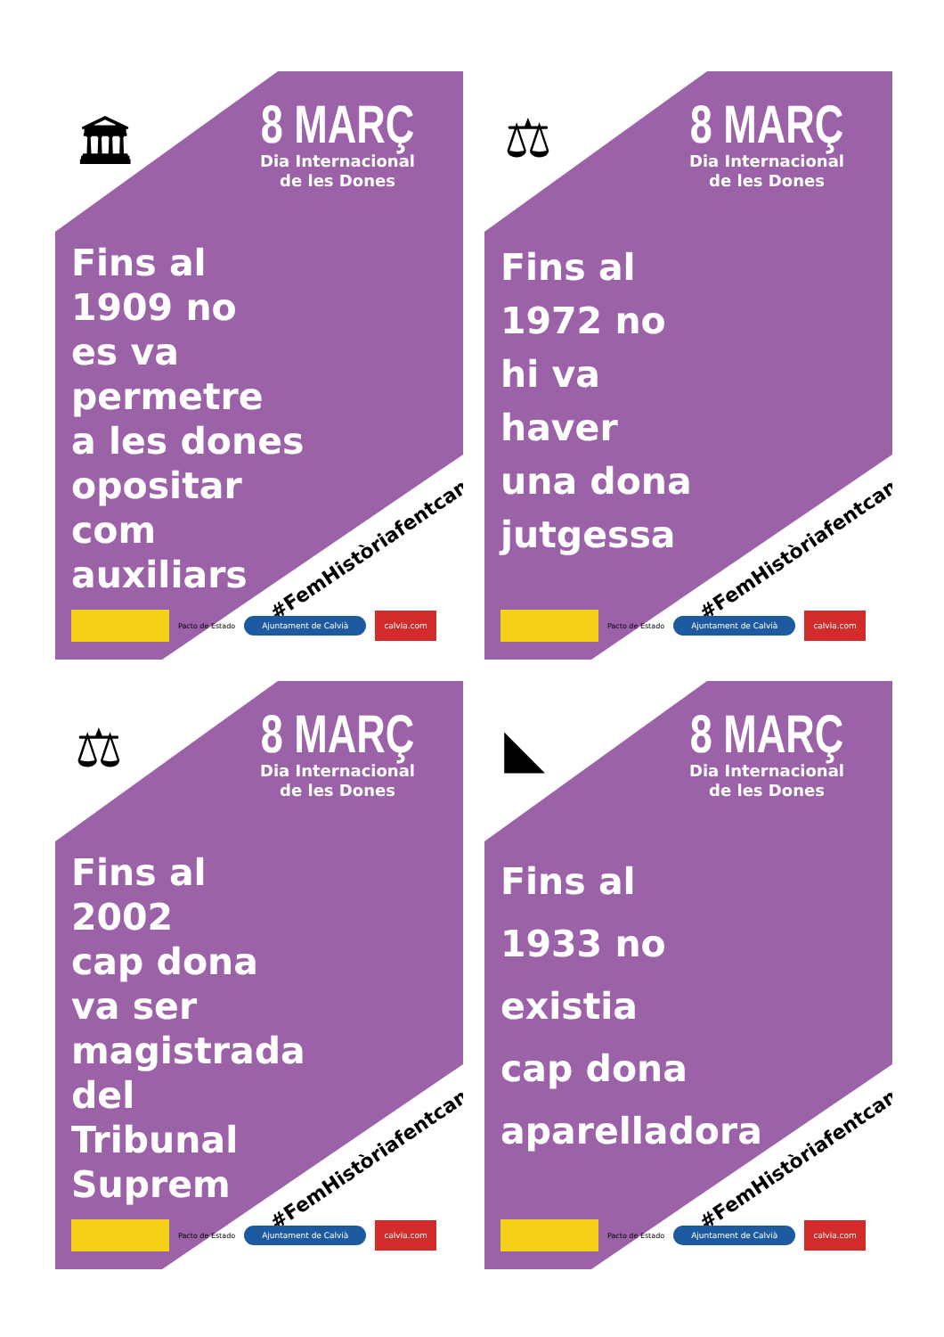🏛
8 MARÇ
Dia Internacional
de les Dones
Fins al
1909 no
es va
permetre
a les dones
opositar
com
auxiliars
#FemHistòriafentcamí
Pacto de Estado Ajuntament de Calvià calvia.com
⚖
8 MARÇ
Dia Internacional
de les Dones
Fins al
1972 no
hi va
haver
una dona
jutgessa
#FemHistòriafentcamí
Pacto de Estado Ajuntament de Calvià calvia.com
⚖
8 MARÇ
Dia Internacional
de les Dones
Fins al
2002
cap dona
va ser
magistrada
del
Tribunal
Suprem
#FemHistòriafentcamí
Pacto de Estado Ajuntament de Calvià calvia.com
◣
8 MARÇ
Dia Internacional
de les Dones
Fins al
1933 no
existia
cap dona
aparelladora
#FemHistòriafentcamí
Pacto de Estado Ajuntament de Calvià calvia.com